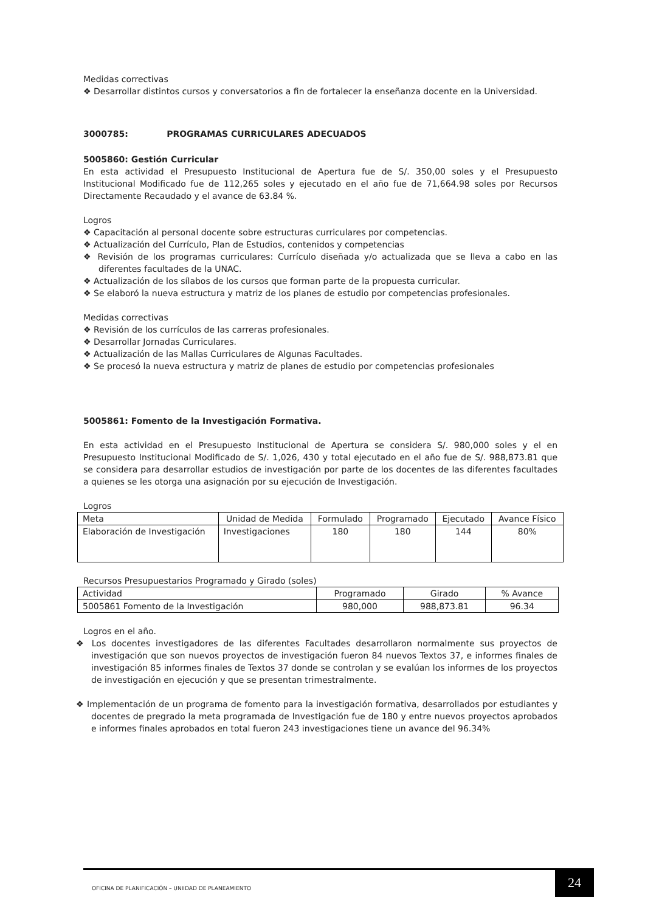Medidas correctivas
❖ Desarrollar distintos cursos y conversatorios a fin de fortalecer la enseñanza docente en la Universidad.
3000785: PROGRAMAS CURRICULARES ADECUADOS
5005860: Gestión Curricular
En esta actividad el Presupuesto Institucional de Apertura fue de S/. 350,00 soles y el Presupuesto Institucional Modificado fue de 112,265 soles y ejecutado en el año fue de 71,664.98 soles por Recursos Directamente Recaudado y el avance de 63.84 %.
Logros
❖ Capacitación al personal docente sobre estructuras curriculares por competencias.
❖ Actualización del Currículo, Plan de Estudios, contenidos y competencias
❖ Revisión de los programas curriculares: Currículo diseñada y/o actualizada que se lleva a cabo en las diferentes facultades de la UNAC.
❖ Actualización de los sílabos de los cursos que forman parte de la propuesta curricular.
❖ Se elaboró la nueva estructura y matriz de los planes de estudio por competencias profesionales.
Medidas correctivas
❖ Revisión de los currículos de las carreras profesionales.
❖ Desarrollar Jornadas Curriculares.
❖ Actualización de las Mallas Curriculares de Algunas Facultades.
❖ Se procesó la nueva estructura y matriz de planes de estudio por competencias profesionales
5005861: Fomento de la Investigación Formativa.
En esta actividad en el Presupuesto Institucional de Apertura se considera S/. 980,000 soles y el en Presupuesto Institucional Modificado de S/. 1,026, 430 y total ejecutado en el año fue de S/. 988,873.81 que se considera para desarrollar estudios de investigación por parte de los docentes de las diferentes facultades a quienes se les otorga una asignación por su ejecución de Investigación.
Logros
| Meta | Unidad de Medida | Formulado | Programado | Ejecutado | Avance Físico |
| --- | --- | --- | --- | --- | --- |
| Elaboración de Investigación | Investigaciones | 180 | 180 | 144 | 80% |
Recursos Presupuestarios Programado y Girado (soles)
| Actividad | Programado | Girado | % Avance |
| --- | --- | --- | --- |
| 5005861 Fomento de la Investigación | 980,000 | 988,873.81 | 96.34 |
Logros en el año.
❖ Los docentes investigadores de las diferentes Facultades desarrollaron normalmente sus proyectos de investigación que son nuevos proyectos de investigación fueron 84 nuevos Textos 37, e informes finales de investigación 85 informes finales de Textos 37 donde se controlan y se evalúan los informes de los proyectos de investigación en ejecución y que se presentan trimestralmente.
❖ Implementación de un programa de fomento para la investigación formativa, desarrollados por estudiantes y docentes de pregrado la meta programada de Investigación fue de 180 y entre nuevos proyectos aprobados e informes finales aprobados en total fueron 243 investigaciones tiene un avance del 96.34%
OFICINA DE PLANIFICACIÓN – UNIIDAD DE PLANEAMIENTO
24